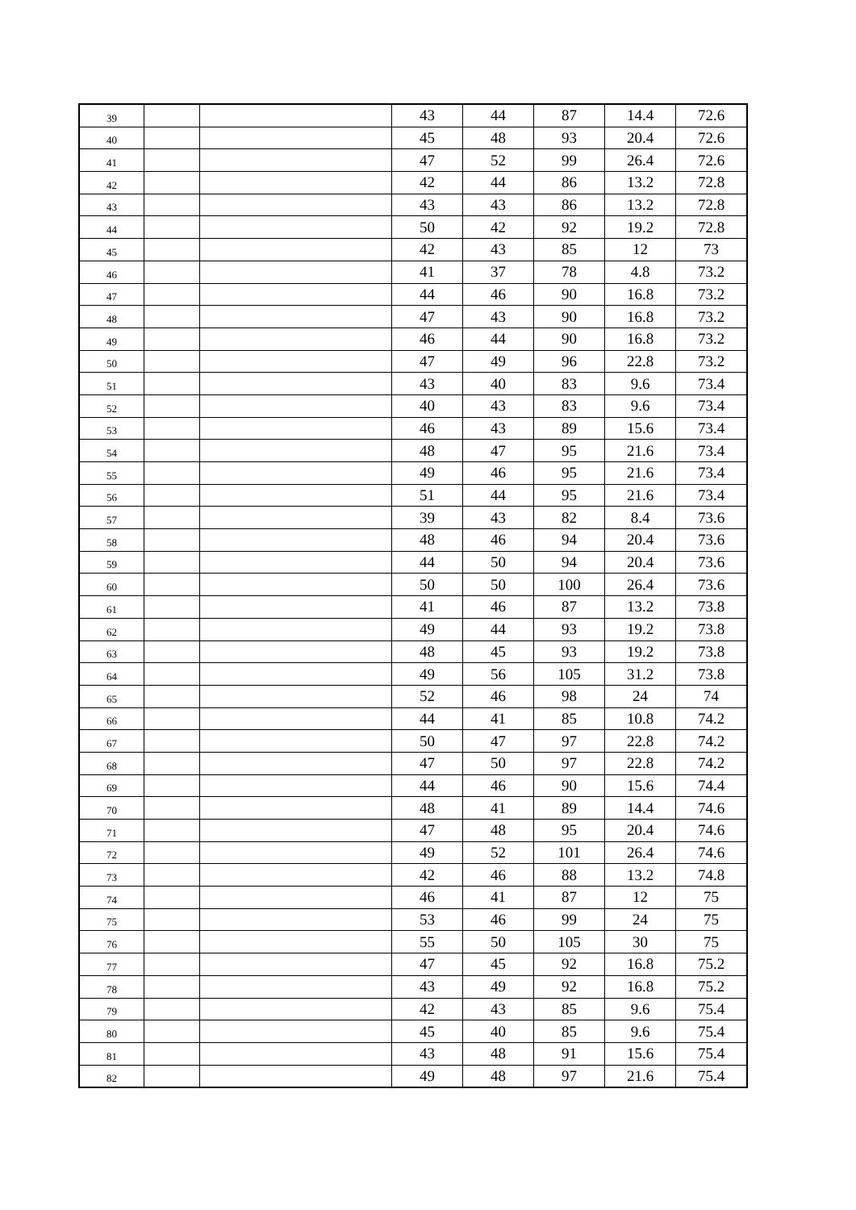| 39 | | | 43 | 44 | 87 | 14.4 | 72.6 |
| 40 | | | 45 | 48 | 93 | 20.4 | 72.6 |
| 41 | | | 47 | 52 | 99 | 26.4 | 72.6 |
| 42 | | | 42 | 44 | 86 | 13.2 | 72.8 |
| 43 | | | 43 | 43 | 86 | 13.2 | 72.8 |
| 44 | | | 50 | 42 | 92 | 19.2 | 72.8 |
| 45 | | | 42 | 43 | 85 | 12 | 73 |
| 46 | | | 41 | 37 | 78 | 4.8 | 73.2 |
| 47 | | | 44 | 46 | 90 | 16.8 | 73.2 |
| 48 | | | 47 | 43 | 90 | 16.8 | 73.2 |
| 49 | | | 46 | 44 | 90 | 16.8 | 73.2 |
| 50 | | | 47 | 49 | 96 | 22.8 | 73.2 |
| 51 | | | 43 | 40 | 83 | 9.6 | 73.4 |
| 52 | | | 40 | 43 | 83 | 9.6 | 73.4 |
| 53 | | | 46 | 43 | 89 | 15.6 | 73.4 |
| 54 | | | 48 | 47 | 95 | 21.6 | 73.4 |
| 55 | | | 49 | 46 | 95 | 21.6 | 73.4 |
| 56 | | | 51 | 44 | 95 | 21.6 | 73.4 |
| 57 | | | 39 | 43 | 82 | 8.4 | 73.6 |
| 58 | | | 48 | 46 | 94 | 20.4 | 73.6 |
| 59 | | | 44 | 50 | 94 | 20.4 | 73.6 |
| 60 | | | 50 | 50 | 100 | 26.4 | 73.6 |
| 61 | | | 41 | 46 | 87 | 13.2 | 73.8 |
| 62 | | | 49 | 44 | 93 | 19.2 | 73.8 |
| 63 | | | 48 | 45 | 93 | 19.2 | 73.8 |
| 64 | | | 49 | 56 | 105 | 31.2 | 73.8 |
| 65 | | | 52 | 46 | 98 | 24 | 74 |
| 66 | | | 44 | 41 | 85 | 10.8 | 74.2 |
| 67 | | | 50 | 47 | 97 | 22.8 | 74.2 |
| 68 | | | 47 | 50 | 97 | 22.8 | 74.2 |
| 69 | | | 44 | 46 | 90 | 15.6 | 74.4 |
| 70 | | | 48 | 41 | 89 | 14.4 | 74.6 |
| 71 | | | 47 | 48 | 95 | 20.4 | 74.6 |
| 72 | | | 49 | 52 | 101 | 26.4 | 74.6 |
| 73 | | | 42 | 46 | 88 | 13.2 | 74.8 |
| 74 | | | 46 | 41 | 87 | 12 | 75 |
| 75 | | | 53 | 46 | 99 | 24 | 75 |
| 76 | | | 55 | 50 | 105 | 30 | 75 |
| 77 | | | 47 | 45 | 92 | 16.8 | 75.2 |
| 78 | | | 43 | 49 | 92 | 16.8 | 75.2 |
| 79 | | | 42 | 43 | 85 | 9.6 | 75.4 |
| 80 | | | 45 | 40 | 85 | 9.6 | 75.4 |
| 81 | | | 43 | 48 | 91 | 15.6 | 75.4 |
| 82 | | | 49 | 48 | 97 | 21.6 | 75.4 |